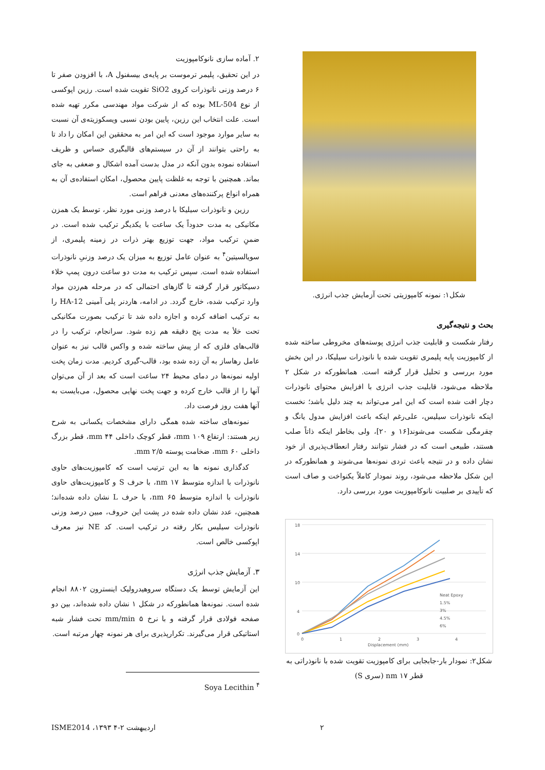۲. آماده سازی نانوکامپوزیت
در این تحقیق، پلیمر ترموست بر پایه‌ی بیسفنول A، با افزودن صفر تا ۶ درصد وزنی نانوذرات کروی SiO2 تقویت شده است. رزین اپوکسی از نوع ML-504 بوده که از شرکت مواد مهندسی مکرر تهیه شده است. علت انتخاب این رزین، پایین بودن نسبی ویسکوزیته‌ی آن نسبت به سایر موارد موجود است که این امر به محققین این امکان را داد تا به راحتی بتوانند از آن در سیستم‌های قالبگیری حساس و ظریف استفاده نموده بدون آنکه در مدل بدست آمده اشکال و ضعفی به جای بماند. همچنین با توجه به غلظت پایین محصول، امکان استفاده‌ی آن به همراه انواع پرکننده‌های معدنی فراهم است.
رزین و نانوذرات سیلیکا با درصد وزنی مورد نظر، توسط یک همزن مکانیکی به مدت حدوداً یک ساعت با یکدیگر ترکیب شده است. در ضمنِ ترکیب مواد، جهت توزیع بهتر ذرات در زمینه پلیمری، از سویالسیتین<sup>۴</sup> به عنوان عامل توزیع به میزان یک درصد وزنیِ نانوذرات استفاده شده است. سپس ترکیب به مدت دو ساعت درون پمپ خلاء دسیکاتور قرار گرفته تا گازهای احتمالی که در مرحله هم‌زدن مواد وارد ترکیب شده، خارج گردد. در ادامه، هاردنر پلی آمینی HA-12 را به ترکیب اضافه کرده و اجازه داده شد تا ترکیب بصورت مکانیکی تحت خلأ به مدت پنج دقیقه هم زده شود. سرانجام، ترکیب را در قالب‌های فلزی که از پیش ساخته شده و واکس قالب نیز به عنوان عامل رهاساز به آن زده شده بود، قالب-گیری کردیم. مدت زمان پخت اولیه نمونه‌ها در دمای محیط ۲۴ ساعت است که بعد از آن می‌توان آنها را از قالب خارج کرده و جهت پخت نهایی محصول، می‌بایست به آنها هفت روز فرصت داد.
نمونه‌های ساخته شده همگی دارای مشخصات یکسانی به شرح زیر هستند: ارتفاع ۱۰۹ mm، قطر کوچک داخلی ۴۴ mm، قطر بزرگ داخلی ۶۰ mm، ضخامت پوسته ۲/۵ mm.
کدگذاری نمونه ها به این ترتیب است که کامپوزیت‌های حاوی نانوذرات با اندازه متوسط ۱۷ nm، با حرف S و کامپوزیت‌های حاوی نانوذرات با اندازه متوسط ۶۵ nm، با حرف L نشان داده شده‌اند؛ همچنین، عدد نشان داده شده در پشت این حروف، مبین درصد وزنی نانوذرات سیلیس بکار رفته در ترکیب است. کد NE نیز معرف اپوکسی خالص است.
۳. آزمایش جذب انرژی
این آزمایش توسط یک دستگاه سروهیدرولیک اینسترون ۸۸۰۲ انجام شده است. نمونه‌ها همانطورکه در شکل ۱ نشان داده شده‌اند، بین دو صفحه فولادی قرار گرفته و با نرخ ۵ mm/min تحت فشار شبه استاتیکی قرار می‌گیرند. تکرارپذیری برای هر نمونه چهار مرتبه است.
Soya Lecithin <sup>۴</sup>
شکل۱: نمونه کامپوزیتی تحت آزمایش جذب انرژی.
بحث و نتیجه‌گیری
رفتار شکست و قابلیت جذب انرژی پوسته‌های مخروطی ساخته شده از کامپوزیت پایه پلیمری تقویت شده با نانوذرات سیلیکا، در این بخش مورد بررسی و تحلیل قرار گرفته است. همانطورکه در شکل ۲ ملاحظه می‌شود، قابلیت جذب انرژی با افزایش محتوای نانوذرات دچار افت شده است که این امر می‌تواند به چند دلیل باشد؛ نخست اینکه نانوذرات سیلیس، علی‌رغم اینکه باعث افزایش مدول یانگ و چقرمگی شکست می‌شوند[۱۶ و ۲۰]، ولی بخاطر اینکه ذاتاً صلب هستند، طبیعی است که در فشار نتوانند رفتار انعطاف‌پذیری از خود نشان داده و در نتیجه باعث تردی نمونه‌ها می‌شوند و همانطورکه در این شکل ملاحظه می‌شود، روند نمودار کاملاً یکنواخت و صاف است که تأییدی بر صلبیت نانوکامپوزیت مورد بررسی دارد.
18
14
10
4
0
0
1
2
3
4
Displacement (mm)
Neat Epoxy
1.5%
3%
4.5%
6%
شکل۲: نمودار بار-جابجایی برای کامپوزیت تقویت شده با نانوذراتی به قطر ۱۷ nm (سری S)
ISME2014 ،۱۳۹۳ اردیبهشت ۲-۴ ۲